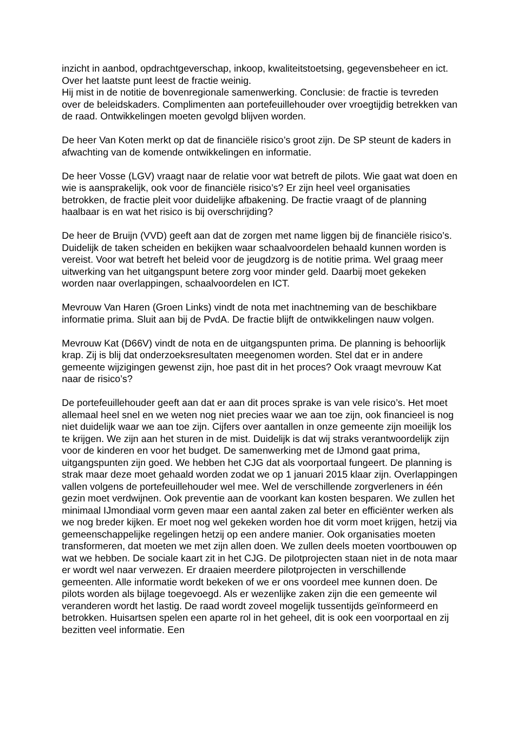inzicht in aanbod, opdrachtgeverschap, inkoop, kwaliteitstoetsing, gegevensbeheer en ict. Over het laatste punt leest de fractie weinig.
Hij mist in de notitie de bovenregionale samenwerking. Conclusie: de fractie is tevreden over de beleidskaders. Complimenten aan portefeuillehouder over vroegtijdig betrekken van de raad. Ontwikkelingen moeten gevolgd blijven worden.
De heer Van Koten merkt op dat de financiële risico’s groot zijn. De SP steunt de kaders in afwachting van de komende ontwikkelingen en informatie.
De heer Vosse (LGV) vraagt naar de relatie voor wat betreft de pilots. Wie gaat wat doen en wie is aansprakelijk, ook voor de financiële risico’s? Er zijn heel veel organisaties betrokken, de fractie pleit voor duidelijke afbakening. De fractie vraagt of de planning haalbaar is en wat het risico is bij overschrijding?
De heer de Bruijn (VVD) geeft aan dat de zorgen met name liggen bij de financiële risico’s. Duidelijk de taken scheiden en bekijken waar schaalvoordelen behaald kunnen worden is vereist. Voor wat betreft het beleid voor de jeugdzorg is de notitie prima. Wel graag meer uitwerking van het uitgangspunt betere zorg voor minder geld. Daarbij moet gekeken worden naar overlappingen, schaalvoordelen en ICT.
Mevrouw Van Haren (Groen Links) vindt de nota met inachtneming van de beschikbare informatie prima. Sluit aan bij de PvdA. De fractie blijft de ontwikkelingen nauw volgen.
Mevrouw Kat (D66V) vindt de nota en de uitgangspunten prima. De planning is behoorlijk krap. Zij is blij dat onderzoeksresultaten meegenomen worden. Stel dat er in andere gemeente wijzigingen gewenst zijn, hoe past dit in het proces? Ook vraagt mevrouw Kat naar de risico’s?
De portefeuillehouder geeft aan dat er aan dit proces sprake is van vele risico’s. Het moet allemaal heel snel en we weten nog niet precies waar we aan toe zijn, ook financieel is nog niet duidelijk waar we aan toe zijn. Cijfers over aantallen in onze gemeente zijn moeilijk los te krijgen. We zijn aan het sturen in de mist. Duidelijk is dat wij straks verantwoordelijk zijn voor de kinderen en voor het budget. De samenwerking met de IJmond gaat prima, uitgangspunten zijn goed. We hebben het CJG dat als voorportaal fungeert. De planning is strak maar deze moet gehaald worden zodat we op 1 januari 2015 klaar zijn. Overlappingen vallen volgens de portefeuillehouder wel mee. Wel de verschillende zorgverleners in één gezin moet verdwijnen. Ook preventie aan de voorkant kan kosten besparen. We zullen het minimaal IJmondiaal vorm geven maar een aantal zaken zal beter en efficiënter werken als we nog breder kijken. Er moet nog wel gekeken worden hoe dit vorm moet krijgen, hetzij via gemeenschappelijke regelingen hetzij op een andere manier. Ook organisaties moeten transformeren, dat moeten we met zijn allen doen. We zullen deels moeten voortbouwen op wat we hebben. De sociale kaart zit in het CJG. De pilotprojecten staan niet in de nota maar er wordt wel naar verwezen. Er draaien meerdere pilotprojecten in verschillende gemeenten. Alle informatie wordt bekeken of we er ons voordeel mee kunnen doen. De pilots worden als bijlage toegevoegd. Als er wezenlijke zaken zijn die een gemeente wil veranderen wordt het lastig. De raad wordt zoveel mogelijk tussentijds geïnformeerd en betrokken. Huisartsen spelen een aparte rol in het geheel, dit is ook een voorportaal en zij bezitten veel informatie. Een